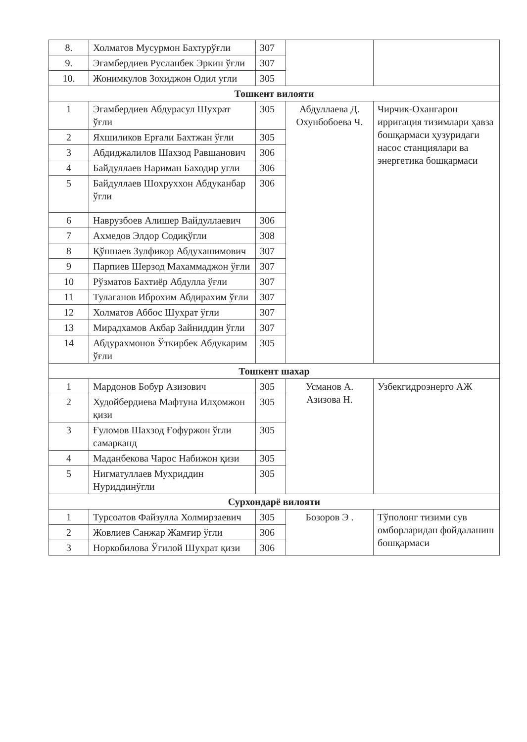| 8. | Холматов Мусурмон Бахтурўғли | 307 | | |
| 9. | Эгамбердиев Русланбек Эркин ўғли | 307 | | |
| 10. | Жонимкулов Зохиджон Одил угли | 305 | | |
| Тошкент вилояти | | | | |
| 1 | Эгамбердиев Абдурасул Шухрат ўғли | 305 | Абдуллаева Д. Охунбобоева Ч. | Чирчик-Охангарон ирригация тизимлари ҳавза бошқармаси ҳузуридаги насос станциялари ва энергетика бошқармаси |
| 2 | Яхшиликов Ерғали Бахтжан ўғли | 305 | | |
| 3 | Абдиджалилов Шахзод Равшанович | 306 | | |
| 4 | Байдуллаев Нариман Баходир угли | 306 | | |
| 5 | Байдуллаев Шохруххон Абдуканбар ўгли | 306 | | |
| 6 | Наврузбоев Алишер Вайдуллаевич | 306 | | |
| 7 | Ахмедов Элдор Содиқўгли | 308 | | |
| 8 | Қўшнаев Зулфикор Абдухашимович | 307 | | |
| 9 | Парпиев Шерзод Махаммаджон ўғли | 307 | | |
| 10 | Рўзматов Бахтиёр Абдулла ўғли | 307 | | |
| 11 | Тулаганов Иброхим Абдирахим ўғли | 307 | | |
| 12 | Холматов Аббос Шухрат ўгли | 307 | | |
| 13 | Мирадхамов Акбар Зайниддин ўгли | 307 | | |
| 14 | Абдурахмонов Ўткирбек Абдукарим ўғли | 305 | | |
| Тошкент шахар | | | | |
| 1 | Мардонов Бобур Азизович | 305 | Усманов А. Азизова Н. | Узбекгидроэнерго АЖ |
| 2 | Худойбердиева Мафтуна Илҳомжон қизи | 305 | | |
| 3 | Ғуломов Шахзод Ғофуржон ўгли самарканд | 305 | | |
| 4 | Маданбекова Чарос Набижон қизи | 305 | | |
| 5 | Нигматуллаев Мухриддин Нуриддинўгли | 305 | | |
| Сурхондарё вилояти | | | | |
| 1 | Турсоатов Файзулла Холмирзаевич | 305 | Бозоров Э . | Тўполонг тизими сув омборларидан фойдаланиш бошқармаси |
| 2 | Жовлиев Санжар Жамғир ўгли | 306 | | |
| 3 | Норкобилова Ўгилой Шухрат қизи | 306 | | |